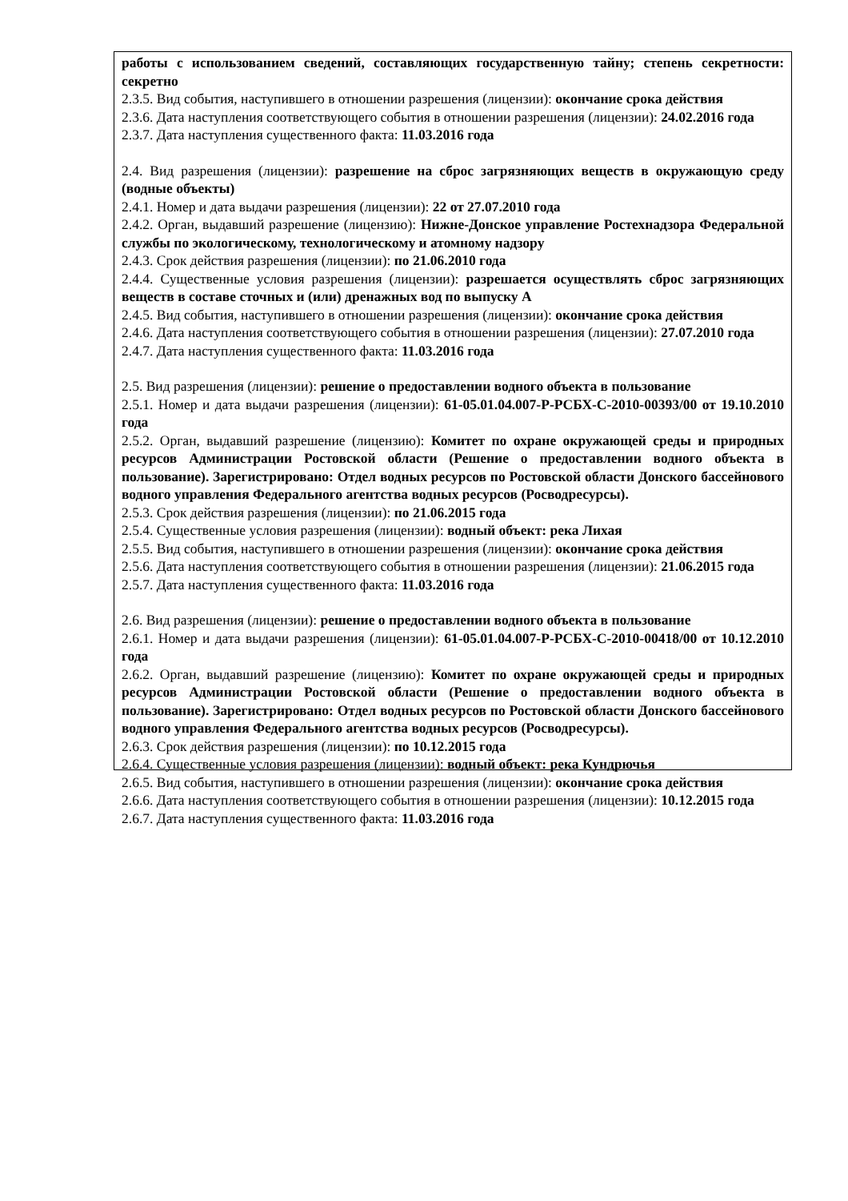работы с использованием сведений, составляющих государственную тайну; степень секретности: секретно
2.3.5. Вид события, наступившего в отношении разрешения (лицензии): окончание срока действия
2.3.6. Дата наступления соответствующего события в отношении разрешения (лицензии): 24.02.2016 года
2.3.7. Дата наступления существенного факта: 11.03.2016 года
2.4. Вид разрешения (лицензии): разрешение на сброс загрязняющих веществ в окружающую среду (водные объекты)
2.4.1. Номер и дата выдачи разрешения (лицензии): 22 от 27.07.2010 года
2.4.2. Орган, выдавший разрешение (лицензию): Нижне-Донское управление Ростехнадзора Федеральной службы по экологическому, технологическому и атомному надзору
2.4.3. Срок действия разрешения (лицензии): по 21.06.2010 года
2.4.4. Существенные условия разрешения (лицензии): разрешается осуществлять сброс загрязняющих веществ в составе сточных и (или) дренажных вод по выпуску А
2.4.5. Вид события, наступившего в отношении разрешения (лицензии): окончание срока действия
2.4.6. Дата наступления соответствующего события в отношении разрешения (лицензии): 27.07.2010 года
2.4.7. Дата наступления существенного факта: 11.03.2016 года
2.5. Вид разрешения (лицензии): решение о предоставлении водного объекта в пользование
2.5.1. Номер и дата выдачи разрешения (лицензии): 61-05.01.04.007-Р-РСБХ-С-2010-00393/00 от 19.10.2010 года
2.5.2. Орган, выдавший разрешение (лицензию): Комитет по охране окружающей среды и природных ресурсов Администрации Ростовской области (Решение о предоставлении водного объекта в пользование). Зарегистрировано: Отдел водных ресурсов по Ростовской области Донского бассейнового водного управления Федерального агентства водных ресурсов (Росводресурсы).
2.5.3. Срок действия разрешения (лицензии): по 21.06.2015 года
2.5.4. Существенные условия разрешения (лицензии): водный объект: река Лихая
2.5.5. Вид события, наступившего в отношении разрешения (лицензии): окончание срока действия
2.5.6. Дата наступления соответствующего события в отношении разрешения (лицензии): 21.06.2015 года
2.5.7. Дата наступления существенного факта: 11.03.2016 года
2.6. Вид разрешения (лицензии): решение о предоставлении водного объекта в пользование
2.6.1. Номер и дата выдачи разрешения (лицензии): 61-05.01.04.007-Р-РСБХ-С-2010-00418/00 от 10.12.2010 года
2.6.2. Орган, выдавший разрешение (лицензию): Комитет по охране окружающей среды и природных ресурсов Администрации Ростовской области (Решение о предоставлении водного объекта в пользование). Зарегистрировано: Отдел водных ресурсов по Ростовской области Донского бассейнового водного управления Федерального агентства водных ресурсов (Росводресурсы).
2.6.3. Срок действия разрешения (лицензии): по 10.12.2015 года
2.6.4. Существенные условия разрешения (лицензии): водный объект: река Кундрючья
2.6.5. Вид события, наступившего в отношении разрешения (лицензии): окончание срока действия
2.6.6. Дата наступления соответствующего события в отношении разрешения (лицензии): 10.12.2015 года
2.6.7. Дата наступления существенного факта: 11.03.2016 года